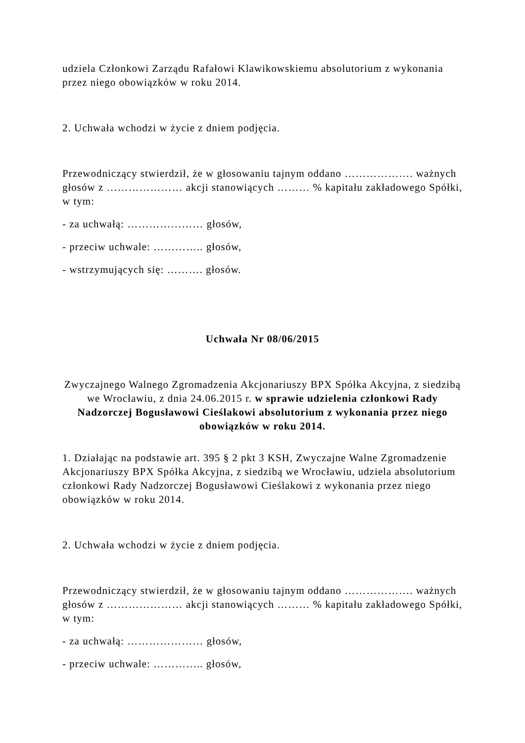udziela Członkowi Zarządu Rafałowi Klawikowskiemu absolutorium z wykonania przez niego obowiązków w roku 2014.
2. Uchwała wchodzi w życie z dniem podjęcia.
Przewodniczący stwierdził, że w głosowaniu tajnym oddano ………………. ważnych głosów z ………………… akcji stanowiących ……… % kapitału zakładowego Spółki, w tym:
- za uchwałą: ………………… głosów,
- przeciw uchwale: ………….. głosów,
- wstrzymujących się: ………. głosów.
Uchwała Nr 08/06/2015
Zwyczajnego Walnego Zgromadzenia Akcjonariuszy BPX Spółka Akcyjna, z siedzibą we Wrocławiu, z dnia 24.06.2015 r. w sprawie udzielenia członkowi Rady Nadzorczej Bogusławowi Cieślakowi absolutorium z wykonania przez niego obowiązków w roku 2014.
1. Działając na podstawie art. 395 § 2 pkt 3 KSH, Zwyczajne Walne Zgromadzenie Akcjonariuszy BPX Spółka Akcyjna, z siedzibą we Wrocławiu, udziela absolutorium członkowi Rady Nadzorczej Bogusławowi Cieślakowi z wykonania przez niego obowiązków w roku 2014.
2. Uchwała wchodzi w życie z dniem podjęcia.
Przewodniczący stwierdził, że w głosowaniu tajnym oddano ………………. ważnych głosów z ………………… akcji stanowiących ……… % kapitału zakładowego Spółki, w tym:
- za uchwałą: ………………… głosów,
- przeciw uchwale: ………….. głosów,